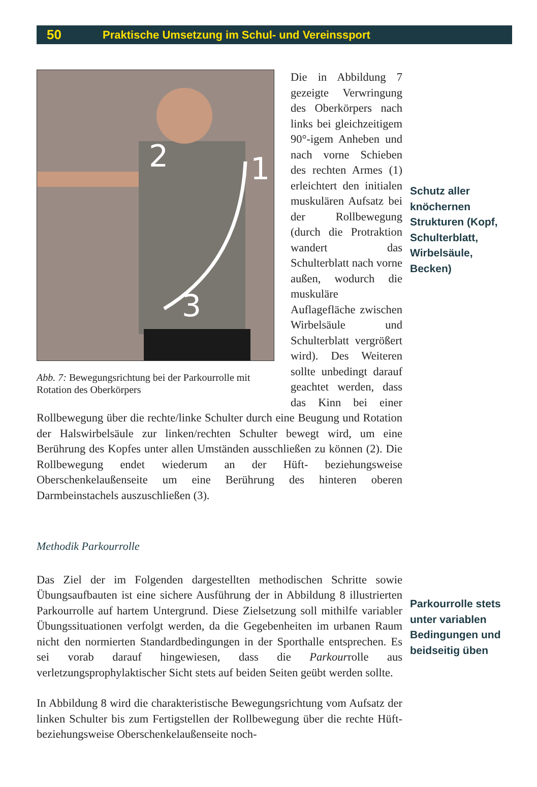50 Praktische Umsetzung im Schul- und Vereinssport
2
1
3
Abb. 7: Bewegungsrichtung bei der Parkourrolle mit Rotation des Oberkörpers
Die in Abbildung 7 gezeigte Verwringung des Oberkörpers nach links bei gleichzeitigem 90°-igem Anheben und nach vorne Schieben des rechten Armes (1) erleichtert den initialen muskulären Aufsatz bei der Rollbewegung (durch die Protraktion wandert das Schulterblatt nach vorne außen, wodurch die muskuläre Auflagefläche zwischen Wirbelsäule und Schulterblatt vergrößert wird). Des Weiteren sollte unbedingt darauf geachtet werden, dass das Kinn bei einer Rollbewegung über die rechte/linke Schulter durch eine Beugung und Rotation der Halswirbelsäule zur linken/rechten Schulter bewegt wird, um eine Berührung des Kopfes unter allen Umständen ausschließen zu können (2). Die Rollbewegung endet wiederum an der Hüft- beziehungsweise Oberschenkelaußenseite um eine Berührung des hinteren oberen Darmbeinstachels auszuschließen (3).
Methodik Parkourrolle
Das Ziel der im Folgenden dargestellten methodischen Schritte sowie Übungsaufbauten ist eine sichere Ausführung der in Abbildung 8 illustrierten Parkourrolle auf hartem Untergrund. Diese Zielsetzung soll mithilfe variabler Übungssituationen verfolgt werden, da die Gegebenheiten im urbanen Raum nicht den normierten Standardbedingungen in der Sporthalle entsprechen. Es sei vorab darauf hingewiesen, dass die Parkourrolle aus verletzungsprophylaktischer Sicht stets auf beiden Seiten geübt werden sollte.
In Abbildung 8 wird die charakteristische Bewegungsrichtung vom Aufsatz der linken Schulter bis zum Fertigstellen der Rollbewegung über die rechte Hüft- beziehungsweise Oberschenkelaußenseite noch-
Schutz aller knöchernen Strukturen (Kopf, Schulterblatt, Wirbelsäule, Becken)
Parkourrolle stets unter variablen Bedingungen und beidseitig üben